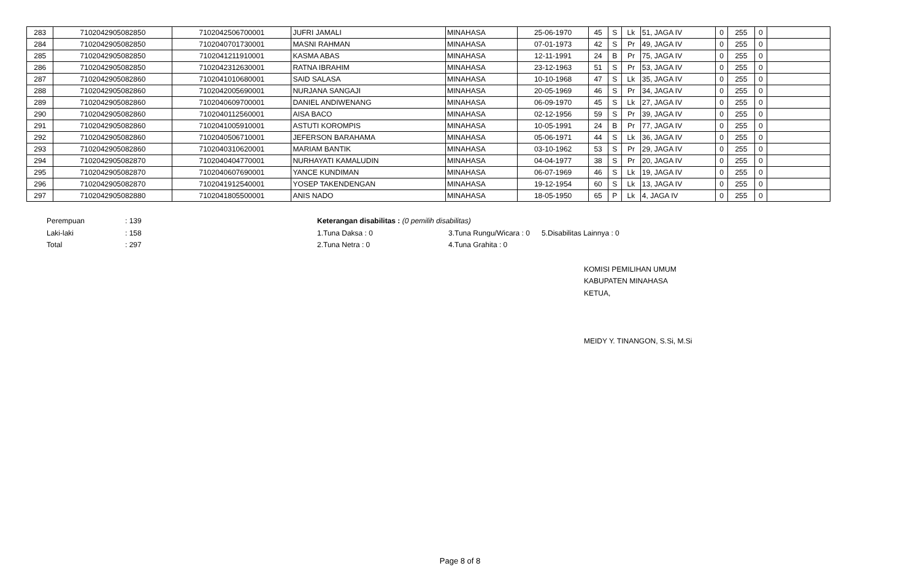| 283 | 7102042905082850 | 7102042506700001 | JUFRI JAMALI | MINAHASA | 25-06-1970 | 45 | S | Lk | 51, JAGA IV | 0 | 255 | 0 | |
| 284 | 7102042905082850 | 7102040701730001 | MASNI RAHMAN | MINAHASA | 07-01-1973 | 42 | S | Pr | 49, JAGA IV | 0 | 255 | 0 | |
| 285 | 7102042905082850 | 7102041211910001 | KASMA ABAS | MINAHASA | 12-11-1991 | 24 | B | Pr | 75, JAGA IV | 0 | 255 | 0 | |
| 286 | 7102042905082850 | 7102042312630001 | RATNA IBRAHIM | MINAHASA | 23-12-1963 | 51 | S | Pr | 53, JAGA IV | 0 | 255 | 0 | |
| 287 | 7102042905082860 | 7102041010680001 | SAID SALASA | MINAHASA | 10-10-1968 | 47 | S | Lk | 35, JAGA IV | 0 | 255 | 0 | |
| 288 | 7102042905082860 | 7102042005690001 | NURJANA SANGAJI | MINAHASA | 20-05-1969 | 46 | S | Pr | 34, JAGA IV | 0 | 255 | 0 | |
| 289 | 7102042905082860 | 7102040609700001 | DANIEL ANDIWENANG | MINAHASA | 06-09-1970 | 45 | S | Lk | 27, JAGA IV | 0 | 255 | 0 | |
| 290 | 7102042905082860 | 7102040112560001 | AISA BACO | MINAHASA | 02-12-1956 | 59 | S | Pr | 39, JAGA IV | 0 | 255 | 0 | |
| 291 | 7102042905082860 | 7102041005910001 | ASTUTI KOROMPIS | MINAHASA | 10-05-1991 | 24 | B | Pr | 77, JAGA IV | 0 | 255 | 0 | |
| 292 | 7102042905082860 | 7102040506710001 | JEFERSON BARAHAMA | MINAHASA | 05-06-1971 | 44 | S | Lk | 36, JAGA IV | 0 | 255 | 0 | |
| 293 | 7102042905082860 | 7102040310620001 | MARIAM BANTIK | MINAHASA | 03-10-1962 | 53 | S | Pr | 29, JAGA IV | 0 | 255 | 0 | |
| 294 | 7102042905082870 | 7102040404770001 | NURHAYATI KAMALUDIN | MINAHASA | 04-04-1977 | 38 | S | Pr | 20, JAGA IV | 0 | 255 | 0 | |
| 295 | 7102042905082870 | 7102040607690001 | YANCE KUNDIMAN | MINAHASA | 06-07-1969 | 46 | S | Lk | 19, JAGA IV | 0 | 255 | 0 | |
| 296 | 7102042905082870 | 7102041912540001 | YOSEP TAKENDENGAN | MINAHASA | 19-12-1954 | 60 | S | Lk | 13, JAGA IV | 0 | 255 | 0 | |
| 297 | 7102042905082880 | 7102041805500001 | ANIS NADO | MINAHASA | 18-05-1950 | 65 | P | Lk | 4, JAGA IV | 0 | 255 | 0 | |
Perempuan
Laki-laki
Total
: 139
: 158
: 297
Keterangan disabilitas : (0 pemilih disabilitas)
1.Tuna Daksa : 0
2.Tuna Netra : 0
3.Tuna Rungu/Wicara : 0
4.Tuna Grahita : 0
5.Disabilitas Lainnya : 0
KOMISI PEMILIHAN UMUM
KABUPATEN MINAHASA
KETUA,
MEIDY Y. TINANGON, S.Si, M.Si
Page 8 of 8